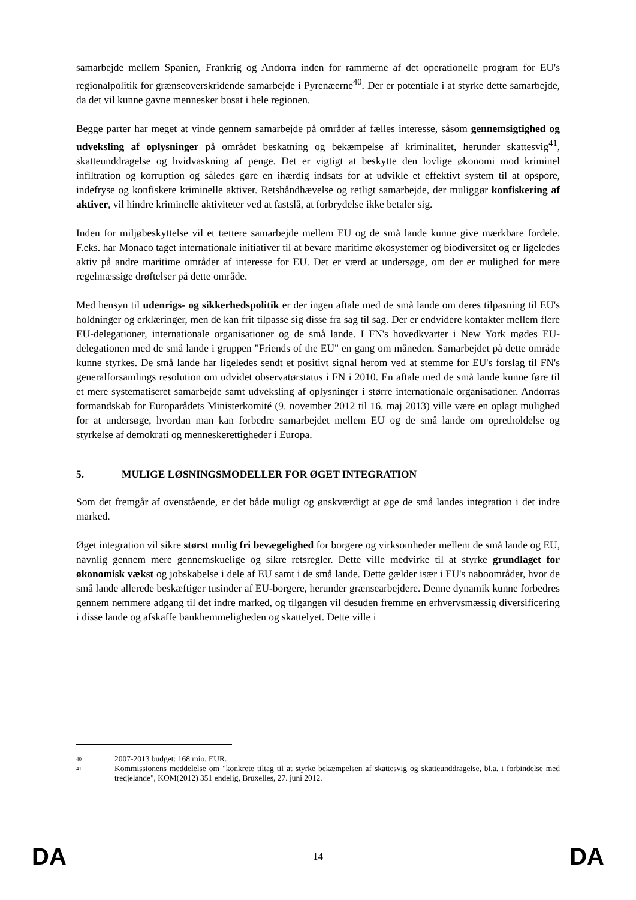samarbejde mellem Spanien, Frankrig og Andorra inden for rammerne af det operationelle program for EU's regionalpolitik for grænseoverskridende samarbejde i Pyrenæerne<sup>40</sup>. Der er potentiale i at styrke dette samarbejde, da det vil kunne gavne mennesker bosat i hele regionen.
Begge parter har meget at vinde gennem samarbejde på områder af fælles interesse, såsom gennemsigtighed og udveksling af oplysninger på området beskatning og bekæmpelse af kriminalitet, herunder skattesvig<sup>41</sup>, skatteunddragelse og hvidvaskning af penge. Det er vigtigt at beskytte den lovlige økonomi mod kriminel infiltration og korruption og således gøre en ihærdig indsats for at udvikle et effektivt system til at opspore, indefryse og konfiskere kriminelle aktiver. Retshåndhævelse og retligt samarbejde, der muliggør konfiskering af aktiver, vil hindre kriminelle aktiviteter ved at fastslå, at forbrydelse ikke betaler sig.
Inden for miljøbeskyttelse vil et tættere samarbejde mellem EU og de små lande kunne give mærkbare fordele. F.eks. har Monaco taget internationale initiativer til at bevare maritime økosystemer og biodiversitet og er ligeledes aktiv på andre maritime områder af interesse for EU. Det er værd at undersøge, om der er mulighed for mere regelmæssige drøftelser på dette område.
Med hensyn til udenrigs- og sikkerhedspolitik er der ingen aftale med de små lande om deres tilpasning til EU's holdninger og erklæringer, men de kan frit tilpasse sig disse fra sag til sag. Der er endvidere kontakter mellem flere EU-delegationer, internationale organisationer og de små lande. I FN's hovedkvarter i New York mødes EU-delegationen med de små lande i gruppen "Friends of the EU" en gang om måneden. Samarbejdet på dette område kunne styrkes. De små lande har ligeledes sendt et positivt signal herom ved at stemme for EU's forslag til FN's generalforsamlings resolution om udvidet observatørstatus i FN i 2010. En aftale med de små lande kunne føre til et mere systematiseret samarbejde samt udveksling af oplysninger i større internationale organisationer. Andorras formandskab for Europarådets Ministerkomité (9. november 2012 til 16. maj 2013) ville være en oplagt mulighed for at undersøge, hvordan man kan forbedre samarbejdet mellem EU og de små lande om opretholdelse og styrkelse af demokrati og menneskerettigheder i Europa.
5. MULIGE LØSNINGSMODELLER FOR ØGET INTEGRATION
Som det fremgår af ovenstående, er det både muligt og ønskværdigt at øge de små landes integration i det indre marked.
Øget integration vil sikre størst mulig fri bevægelighed for borgere og virksomheder mellem de små lande og EU, navnlig gennem mere gennemskuelige og sikre retsregler. Dette ville medvirke til at styrke grundlaget for økonomisk vækst og jobskabelse i dele af EU samt i de små lande. Dette gælder især i EU's naboområder, hvor de små lande allerede beskæftiger tusinder af EU-borgere, herunder grænsearbejdere. Denne dynamik kunne forbedres gennem nemmere adgang til det indre marked, og tilgangen vil desuden fremme en erhvervsmæssig diversificering i disse lande og afskaffe bankhemmeligheden og skattelyet. Dette ville i
40
2007-2013 budget: 168 mio. EUR.
41
Kommissionens meddelelse om "konkrete tiltag til at styrke bekæmpelsen af skattesvig og skatteunddragelse, bl.a. i forbindelse med tredjelande", KOM(2012) 351 endelig, Bruxelles, 27. juni 2012.
DA 14 DA